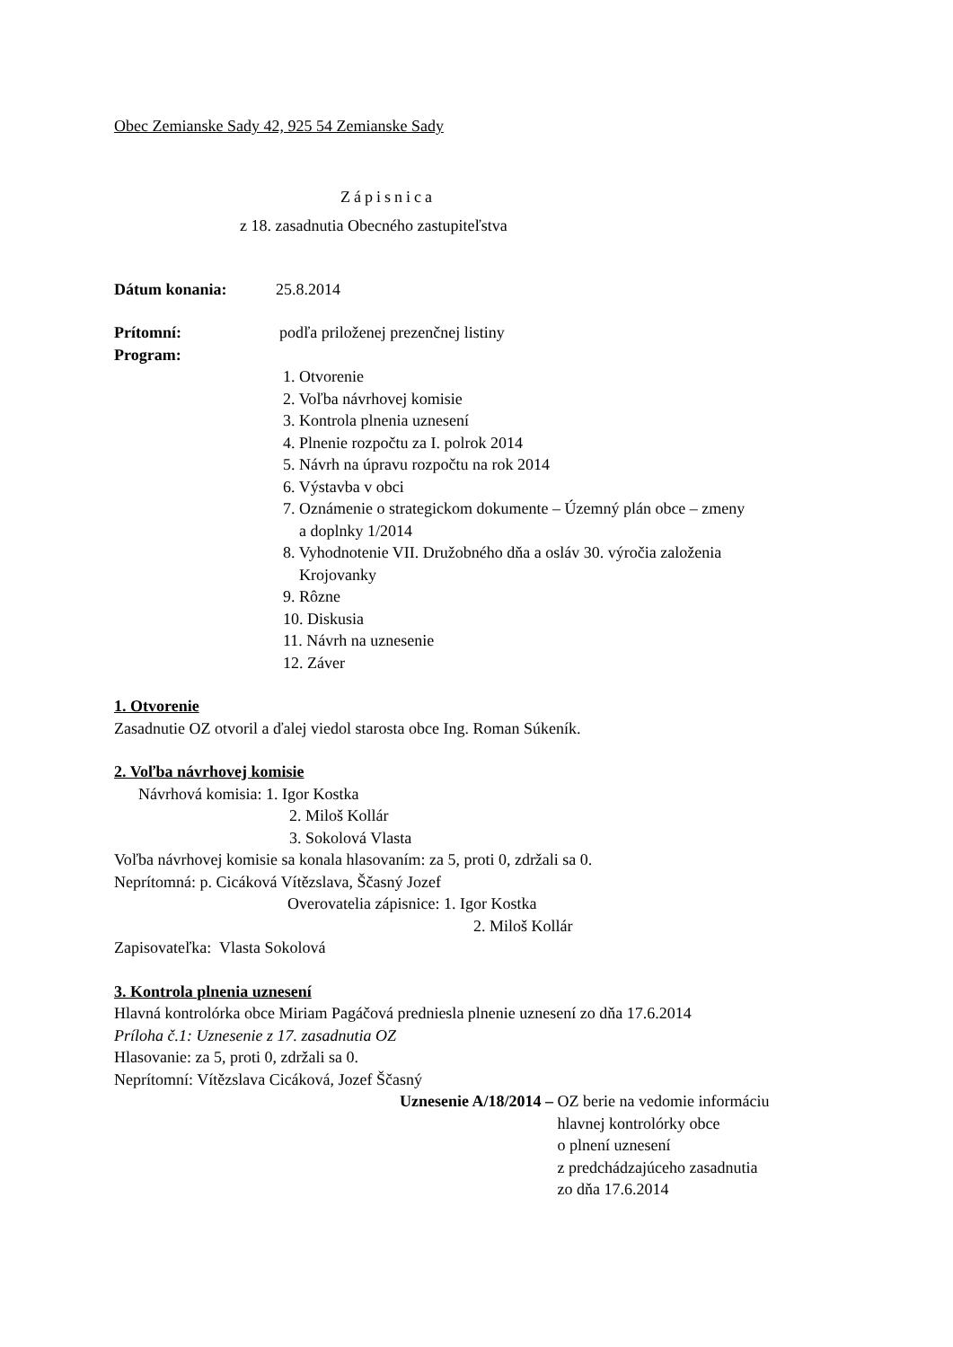Obec Zemianske Sady 42, 925 54 Zemianske Sady
Zápisnica
z 18. zasadnutia Obecného zastupiteľstva
Dátum konania: 25.8.2014
Prítomní: podľa priloženej prezenčnej listiny
Program:
1. Otvorenie
2. Voľba návrhovej komisie
3. Kontrola plnenia uznesení
4. Plnenie rozpočtu za I. polrok 2014
5. Návrh na úpravu rozpočtu na rok 2014
6. Výstavba v obci
7. Oznámenie o strategickom dokumente – Územný plán obce – zmeny
a doplnky 1/2014
8. Vyhodnotenie VII. Družobného dňa a osláv 30. výročia založenia
Krojovanky
9. Rôzne
10. Diskusia
11. Návrh na uznesenie
12. Záver
1. Otvorenie
Zasadnutie OZ otvoril a ďalej viedol starosta obce Ing. Roman Súkeník.
2. Voľba návrhovej komisie
Návrhová komisia: 1. Igor Kostka
2. Miloš Kollár
3. Sokolová Vlasta
Voľba návrhovej komisie sa konala hlasovaním: za 5, proti 0, zdržali sa 0.
Neprítomná: p. Cicáková Vítězslava, Ščasný Jozef
Overovatelia zápisnice: 1. Igor Kostka
2. Miloš Kollár
Zapisovateľka: Vlasta Sokolová
3. Kontrola plnenia uznesení
Hlavná kontrolórka obce Miriam Pagáčová predniesla plnenie uznesení zo dňa 17.6.2014
Príloha č.1: Uznesenie z 17. zasadnutia OZ
Hlasovanie: za 5, proti 0, zdržali sa 0.
Neprítomní: Vítězslava Cicáková, Jozef Ščasný
Uznesenie A/18/2014 – OZ berie na vedomie informáciu
hlavnej kontrolórky obce
o plnení uznesení
z predchádzajúceho zasadnutia
zo dňa 17.6.2014